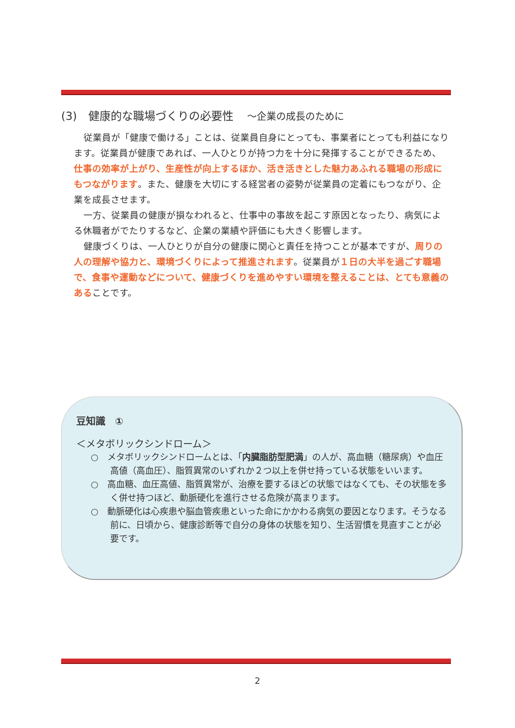(3)　健康的な職場づくりの必要性 ～企業の成長のために
従業員が「健康で働ける」ことは、従業員自身にとっても、事業者にとっても利益になります。従業員が健康であれば、一人ひとりが持つ力を十分に発揮することができるため、仕事の効率が上がり、生産性が向上するほか、活き活きとした魅力あふれる職場の形成にもつながります。また、健康を大切にする経営者の姿勢が従業員の定着にもつながり、企業を成長させます。
一方、従業員の健康が損なわれると、仕事中の事故を起こす原因となったり、病気による休職者がでたりするなど、企業の業績や評価にも大きく影響します。
健康づくりは、一人ひとりが自分の健康に関心と責任を持つことが基本ですが、周りの人の理解や協力と、環境づくりによって推進されます。従業員が１日の大半を過ごす職場で、食事や運動などについて、健康づくりを進めやすい環境を整えることは、とても意義のあることです。
豆知識　①
＜メタボリックシンドローム＞
○　メタボリックシンドロームとは、「内臓脂肪型肥満」の人が、高血糖（糖尿病）や血圧高値（高血圧）、脂質異常のいずれか２つ以上を併せ持っている状態をいいます。
○　高血糖、血圧高値、脂質異常が、治療を要するほどの状態ではなくても、その状態を多く併せ持つほど、動脈硬化を進行させる危険が高まります。
○　動脈硬化は心疾患や脳血管疾患といった命にかかわる病気の要因となります。そうなる前に、日頃から、健康診断等で自分の身体の状態を知り、生活習慣を見直すことが必要です。
2